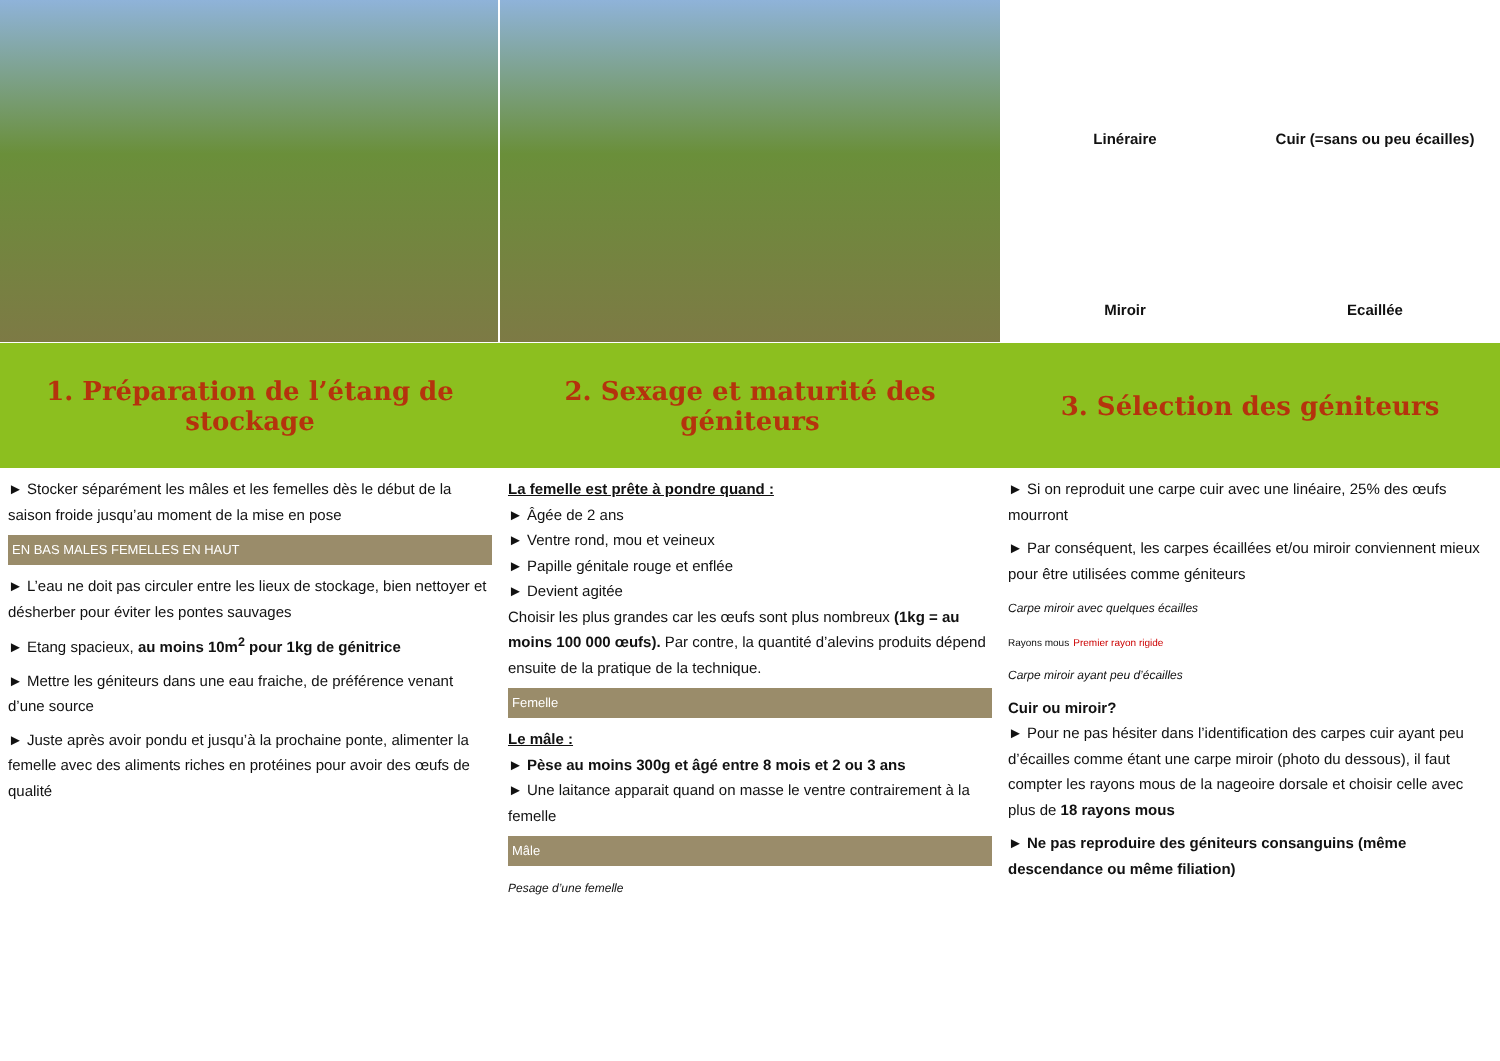Linéraire
Cuir (=sans ou peu écailles)
Miroir
Ecaillée
1. Préparation de l’étang de stockage
2. Sexage et maturité des géniteurs
3. Sélection des géniteurs
► Stocker séparément les mâles et les femelles dès le début de la saison froide jusqu’au moment de la mise en pose
EN BAS MALES FEMELLES EN HAUT
► L’eau ne doit pas circuler entre les lieux de stockage, bien nettoyer et désherber pour éviter les pontes sauvages
► Etang spacieux, au moins 10m<sup>2</sup> pour 1kg de génitrice
► Mettre les géniteurs dans une eau fraiche, de préférence venant d’une source
► Juste après avoir pondu et jusqu’à la prochaine ponte, alimenter la femelle avec des aliments riches en protéines pour avoir des œufs de qualité
La femelle est prête à pondre quand :
► Âgée de 2 ans
► Ventre rond, mou et veineux
► Papille génitale rouge et enflée
► Devient agitée
Choisir les plus grandes car les œufs sont plus nombreux (1kg = au moins 100 000 œufs). Par contre, la quantité d’alevins produits dépend ensuite de la pratique de la technique.
Femelle
Le mâle :
► Pèse au moins 300g et âgé entre 8 mois et 2 ou 3 ans
► Une laitance apparait quand on masse le ventre contrairement à la femelle
Mâle
Pesage d’une femelle
► Si on reproduit une carpe cuir avec une linéaire, 25% des œufs mourront
► Par conséquent, les carpes écaillées et/ou miroir conviennent mieux pour être utilisées comme géniteurs
Carpe miroir avec quelques écailles
Rayons mous Premier rayon rigide
Carpe miroir ayant peu d’écailles
Cuir ou miroir?
► Pour ne pas hésiter dans l’identification des carpes cuir ayant peu d’écailles comme étant une carpe miroir (photo du dessous), il faut compter les rayons mous de la nageoire dorsale et choisir celle avec plus de 18 rayons mous
► Ne pas reproduire des géniteurs consanguins (même descendance ou même filiation)